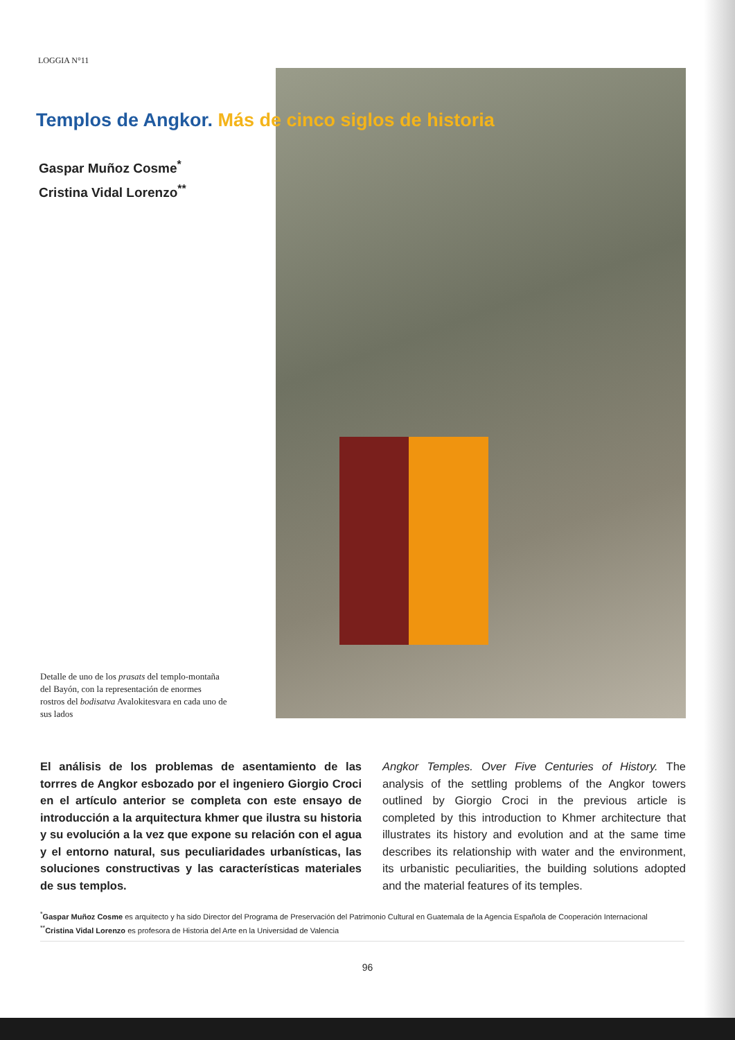LOGGIA N°11
Templos de Angkor. Más de cinco siglos de historia
Gaspar Muñoz Cosme<sup>*</sup>
Cristina Vidal Lorenzo<sup>**</sup>
Detalle de uno de los prasats del templo-montaña del Bayón, con la representación de enormes rostros del bodisatva Avalokitesvara en cada uno de sus lados
El análisis de los problemas de asentamiento de las torrres de Angkor esbozado por el ingeniero Giorgio Croci en el artículo anterior se completa con este ensayo de introducción a la arquitectura khmer que ilustra su historia y su evolución a la vez que expone su relación con el agua y el entorno natural, sus peculiaridades urbanísticas, las soluciones constructivas y las características materiales de sus templos.
Angkor Temples. Over Five Centuries of History. The analysis of the settling problems of the Angkor towers outlined by Giorgio Croci in the previous article is completed by this introduction to Khmer architecture that illustrates its history and evolution and at the same time describes its relationship with water and the environment, its urbanistic peculiarities, the building solutions adopted and the material features of its temples.
<sup>*</sup> Gaspar Muñoz Cosme es arquitecto y ha sido Director del Programa de Preservación del Patrimonio Cultural en Guatemala de la Agencia Española de Cooperación Internacional
<sup>**</sup> Cristina Vidal Lorenzo es profesora de Historia del Arte en la Universidad de Valencia
96